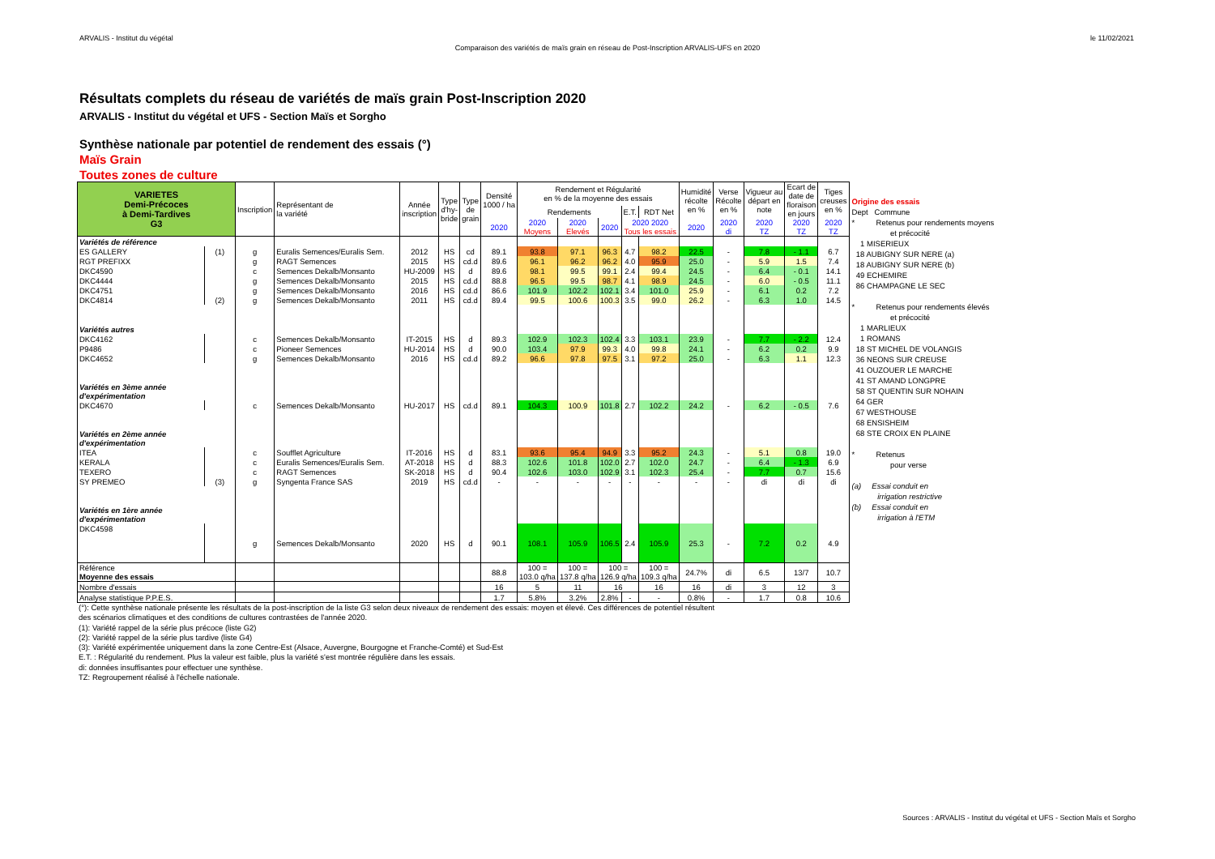ARVALIS - Institut du végétal le 11/02/2021
Comparaison des variétés de maïs grain en réseau de Post-Inscription ARVALIS-UFS en 2020
Résultats complets du réseau de variétés de maïs grain Post-Inscription 2020
ARVALIS - Institut du végétal et UFS - Section Maïs et Sorgho
Synthèse nationale par potentiel de rendement des essais (°)
Maïs Grain
Toutes zones de culture
| VARIETES Demi-Précoces à Demi-Tardives G3 | | Inscription | Représentant de la variété | Année inscription | Type d'hy- bride | Type de grain | Densité 1000 / ha | Rendement et Régularité en % de la moyenne des essais | | | | | Humidité récolte en % | Verse Récolte en % | Vigueur au départ en note | Ecart de date de floraison en jours | Tiges creuses en % |
| --- | --- | --- | --- | --- | --- | --- | --- | --- | --- | --- | --- | --- | --- | --- | --- | --- | --- |
| | | | | | | | | Rendements | | | E.T. | RDT Net | | | | | |
| | | | | | | | 2020 | 2020 Moyens | 2020 Elevés | 2020 | 2020 2020 Tous les essais | | 2020 | 2020 di | 2020 TZ | 2020 TZ | 2020 TZ |
| Variétés de référence | | | | | | | | | | | | | | | | | |
| ES GALLERY | (1) | g | Euralis Semences/Euralis Sem. | 2012 | HS | cd | 89.1 | 93.8 | 97.1 | 96.3 | 4.7 | 98.2 | 22.5 | - | 7.8 | - 1.1 | 6.7 |
| RGT PREFIXX | | g | RAGT Semences | 2015 | HS | cd.d | 89.6 | 96.1 | 96.2 | 96.2 | 4.0 | 95.9 | 25.0 | - | 5.9 | 1.5 | 7.4 |
| DKC4590 | | c | Semences Dekalb/Monsanto | HU-2009 | HS | d | 89.6 | 98.1 | 99.5 | 99.1 | 2.4 | 99.4 | 24.5 | - | 6.4 | - 0.1 | 14.1 |
| DKC4444 | | g | Semences Dekalb/Monsanto | 2015 | HS | cd.d | 88.8 | 96.5 | 99.5 | 98.7 | 4.1 | 98.9 | 24.5 | - | 6.0 | - 0.5 | 11.1 |
| DKC4751 | | g | Semences Dekalb/Monsanto | 2016 | HS | cd.d | 86.6 | 101.9 | 102.2 | 102.1 | 3.4 | 101.0 | 25.9 | - | 6.1 | 0.2 | 7.2 |
| DKC4814 | (2) | g | Semences Dekalb/Monsanto | 2011 | HS | cd.d | 89.4 | 99.5 | 100.6 | 100.3 | 3.5 | 99.0 | 26.2 | - | 6.3 | 1.0 | 14.5 |
| Variétés autres | | | | | | | | | | | | | | | | | |
| DKC4162 | | c | Semences Dekalb/Monsanto | IT-2015 | HS | d | 89.3 | 102.9 | 102.3 | 102.4 | 3.3 | 103.1 | 23.9 | - | 7.7 | - 2.2 | 12.4 |
| P9486 | | c | Pioneer Semences | HU-2014 | HS | d | 90.0 | 103.4 | 97.9 | 99.3 | 4.0 | 99.8 | 24.1 | - | 6.2 | 0.2 | 9.9 |
| DKC4652 | | g | Semences Dekalb/Monsanto | 2016 | HS | cd.d | 89.2 | 96.6 | 97.8 | 97.5 | 3.1 | 97.2 | 25.0 | - | 6.3 | 1.1 | 12.3 |
| Variétés en 3ème année d'expérimentation | | | | | | | | | | | | | | | | | |
| DKC4670 | | c | Semences Dekalb/Monsanto | HU-2017 | HS | cd.d | 89.1 | 104.3 | 100.9 | 101.8 | 2.7 | 102.2 | 24.2 | - | 6.2 | - 0.5 | 7.6 |
| Variétés en 2ème année d'expérimentation | | | | | | | | | | | | | | | | | |
| ITEA | | c | Soufflet Agriculture | IT-2016 | HS | d | 83.1 | 93.6 | 95.4 | 94.9 | 3.3 | 95.2 | 24.3 | - | 5.1 | 0.8 | 19.0 |
| KERALA | | c | Euralis Semences/Euralis Sem. | AT-2018 | HS | d | 88.3 | 102.6 | 101.8 | 102.0 | 2.7 | 102.0 | 24.7 | - | 6.4 | - 1.3 | 6.9 |
| TEXERO | | c | RAGT Semences | SK-2018 | HS | d | 90.4 | 102.6 | 103.0 | 102.9 | 3.1 | 102.3 | 25.4 | - | 7.7 | 0.7 | 15.6 |
| SY PREMEO | (3) | g | Syngenta France SAS | 2019 | HS | cd.d | - | - | - | - | - | - | - | - | di | di | di |
| Variétés en 1ère année d'expérimentation | | | | | | | | | | | | | | | | | |
| DKC4598 | | g | Semences Dekalb/Monsanto | 2020 | HS | d | 90.1 | 108.1 | 105.9 | 106.5 | 2.4 | 105.9 | 25.3 | - | 7.2 | 0.2 | 4.9 |
| Référence Moyenne des essais | | | | | | | 88.8 | 100 = 103.0 q/ha | 100 = 137.8 q/ha | 100 = 126.9 q/ha | | 100 = 109.3 q/ha | 24.7% | di | 6.5 | 13/7 | 10.7 |
| Nombre d'essais | | | | | | | 16 | 5 | 11 | 16 | | 16 | 16 | di | 3 | 12 | 3 |
| Analyse statistique P.P.E.S. | | | | | | | 1.7 | 5.8% | 3.2% | 2.8% | - | - | 0.8% | - | 1.7 | 0.8 | 10.6 |
Origine des essais
Dept Commune
* Retenus pour rendements moyens
et précocité
1 MISERIEUX
18 AUBIGNY SUR NERE (a)
18 AUBIGNY SUR NERE (b)
49 ECHEMIRE
86 CHAMPAGNE LE SEC
* Retenus pour rendements élevés
et précocité
1 MARLIEUX
1 ROMANS
18 ST MICHEL DE VOLANGIS
36 NEONS SUR CREUSE
41 OUZOUER LE MARCHE
41 ST AMAND LONGPRE
58 ST QUENTIN SUR NOHAIN
64 GER
67 WESTHOUSE
68 ENSISHEIM
68 STE CROIX EN PLAINE
* Retenus
pour verse
(a) Essai conduit en
irrigation restrictive
(b) Essai conduit en
irrigation à l'ETM
(°): Cette synthèse nationale présente les résultats de la post-inscription de la liste G3 selon deux niveaux de rendement des essais: moyen et élevé. Ces différences de potentiel résultent
des scénarios climatiques et des conditions de cultures contrastées de l'année 2020.
(1): Variété rappel de la série plus précoce (liste G2)
(2): Variété rappel de la série plus tardive (liste G4)
(3): Variété expérimentée uniquement dans la zone Centre-Est (Alsace, Auvergne, Bourgogne et Franche-Comté) et Sud-Est
E.T. : Régularité du rendement. Plus la valeur est faible, plus la variété s'est montrée régulière dans les essais.
di: données insuffisantes pour effectuer une synthèse.
TZ: Regroupement réalisé à l'échelle nationale.
Sources : ARVALIS - Institut du végétal et UFS - Section Maïs et Sorgho